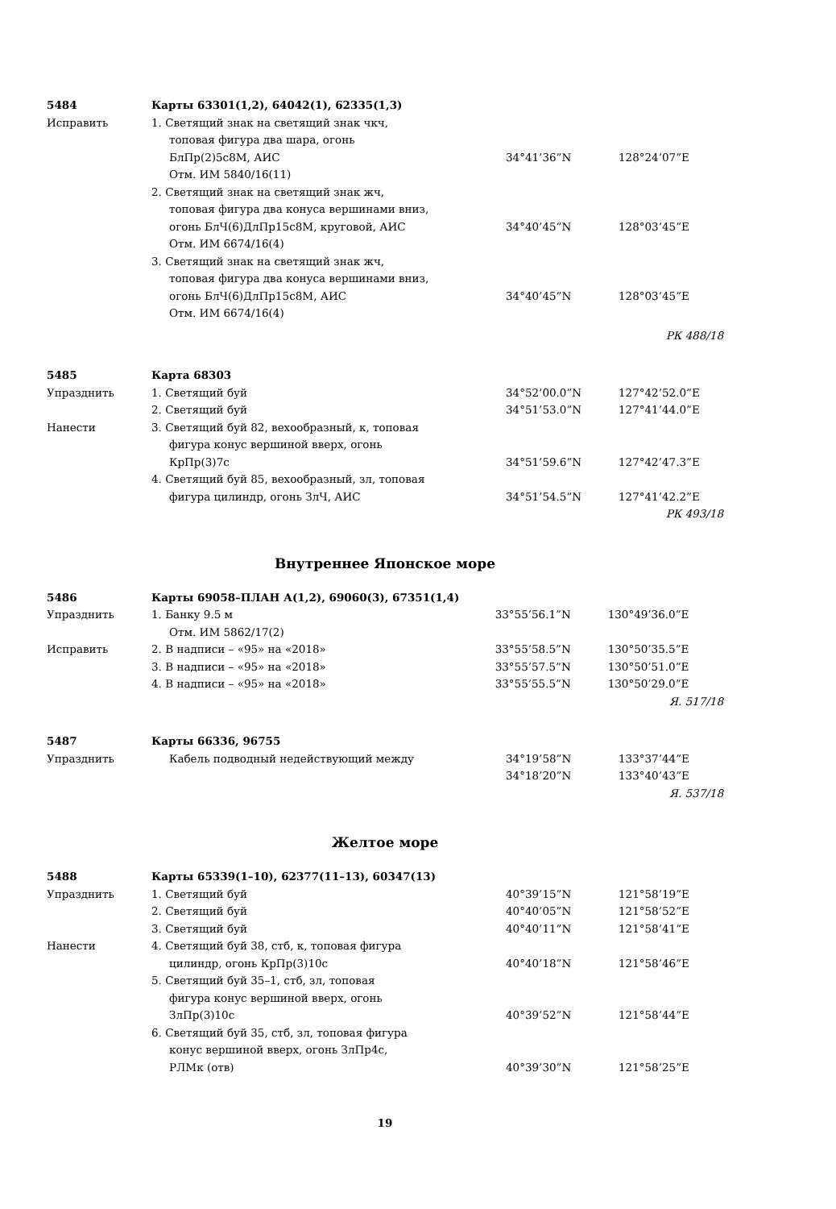| 5484 | Карты 63301(1,2), 64042(1), 62335(1,3) | | |
| Исправить | 1. Светящий знак на светящий знак чкч, | | |
| | топовая фигура два шара, огонь | | |
| | БлПр(2)5с8М, АИС | 34°41’36”N | 128°24’07”E |
| | Отм. ИМ 5840/16(11) | | |
| | 2. Светящий знак на светящий знак жч, | | |
| | топовая фигура два конуса вершинами вниз, | | |
| | огонь БлЧ(6)ДлПр15с8М, круговой, АИС | 34°40’45”N | 128°03’45”E |
| | Отм. ИМ 6674/16(4) | | |
| | 3. Светящий знак на светящий знак жч, | | |
| | топовая фигура два конуса вершинами вниз, | | |
| | огонь БлЧ(6)ДлПр15с8М, АИС | 34°40’45”N | 128°03’45”E |
| | Отм. ИМ 6674/16(4) | | |
| РК 488/18 | | | |
| 5485 | Карта 68303 | | |
| Упразднить | 1. Светящий буй | 34°52’00.0”N | 127°42’52.0”E |
| | 2. Светящий буй | 34°51’53.0”N | 127°41’44.0”E |
| Нанести | 3. Светящий буй 82, вехообразный, к, топовая | | |
| | фигура конус вершиной вверх, огонь | | |
| | КрПр(3)7с | 34°51’59.6”N | 127°42’47.3”E |
| | 4. Светящий буй 85, вехообразный, зл, топовая | | |
| | фигура цилиндр, огонь ЗлЧ, АИС | 34°51’54.5”N | 127°41’42.2”E |
| РК 493/18 | | | |
Внутреннее Японское море
| 5486 | Карты 69058–ПЛАН А(1,2), 69060(3), 67351(1,4) | | |
| Упразднить | 1. Банку 9.5 м | 33°55’56.1”N | 130°49’36.0”E |
| | Отм. ИМ 5862/17(2) | | |
| Исправить | 2. В надписи – «95» на «2018» | 33°55’58.5”N | 130°50’35.5”E |
| | 3. В надписи – «95» на «2018» | 33°55’57.5”N | 130°50’51.0”E |
| | 4. В надписи – «95» на «2018» | 33°55’55.5”N | 130°50’29.0”E |
| Я. 517/18 | | | |
| 5487 | Карты 66336, 96755 | | |
| Упразднить | Кабель подводный недействующий между | 34°19’58”N | 133°37’44”E |
| | | 34°18’20”N | 133°40’43”E |
| Я. 537/18 | | | |
Желтое море
| 5488 | Карты 65339(1–10), 62377(11–13), 60347(13) | | |
| Упразднить | 1. Светящий буй | 40°39’15”N | 121°58’19”E |
| | 2. Светящий буй | 40°40’05”N | 121°58’52”E |
| | 3. Светящий буй | 40°40’11”N | 121°58’41”E |
| Нанести | 4. Светящий буй 38, стб, к, топовая фигура | | |
| | цилиндр, огонь КрПр(3)10с | 40°40’18”N | 121°58’46”E |
| | 5. Светящий буй 35–1, стб, зл, топовая | | |
| | фигура конус вершиной вверх, огонь | | |
| | ЗлПр(3)10с | 40°39’52”N | 121°58’44”E |
| | 6. Светящий буй 35, стб, зл, топовая фигура | | |
| | конус вершиной вверх, огонь ЗлПр4с, | | |
| | РЛМк (отв) | 40°39’30”N | 121°58’25”E |
19